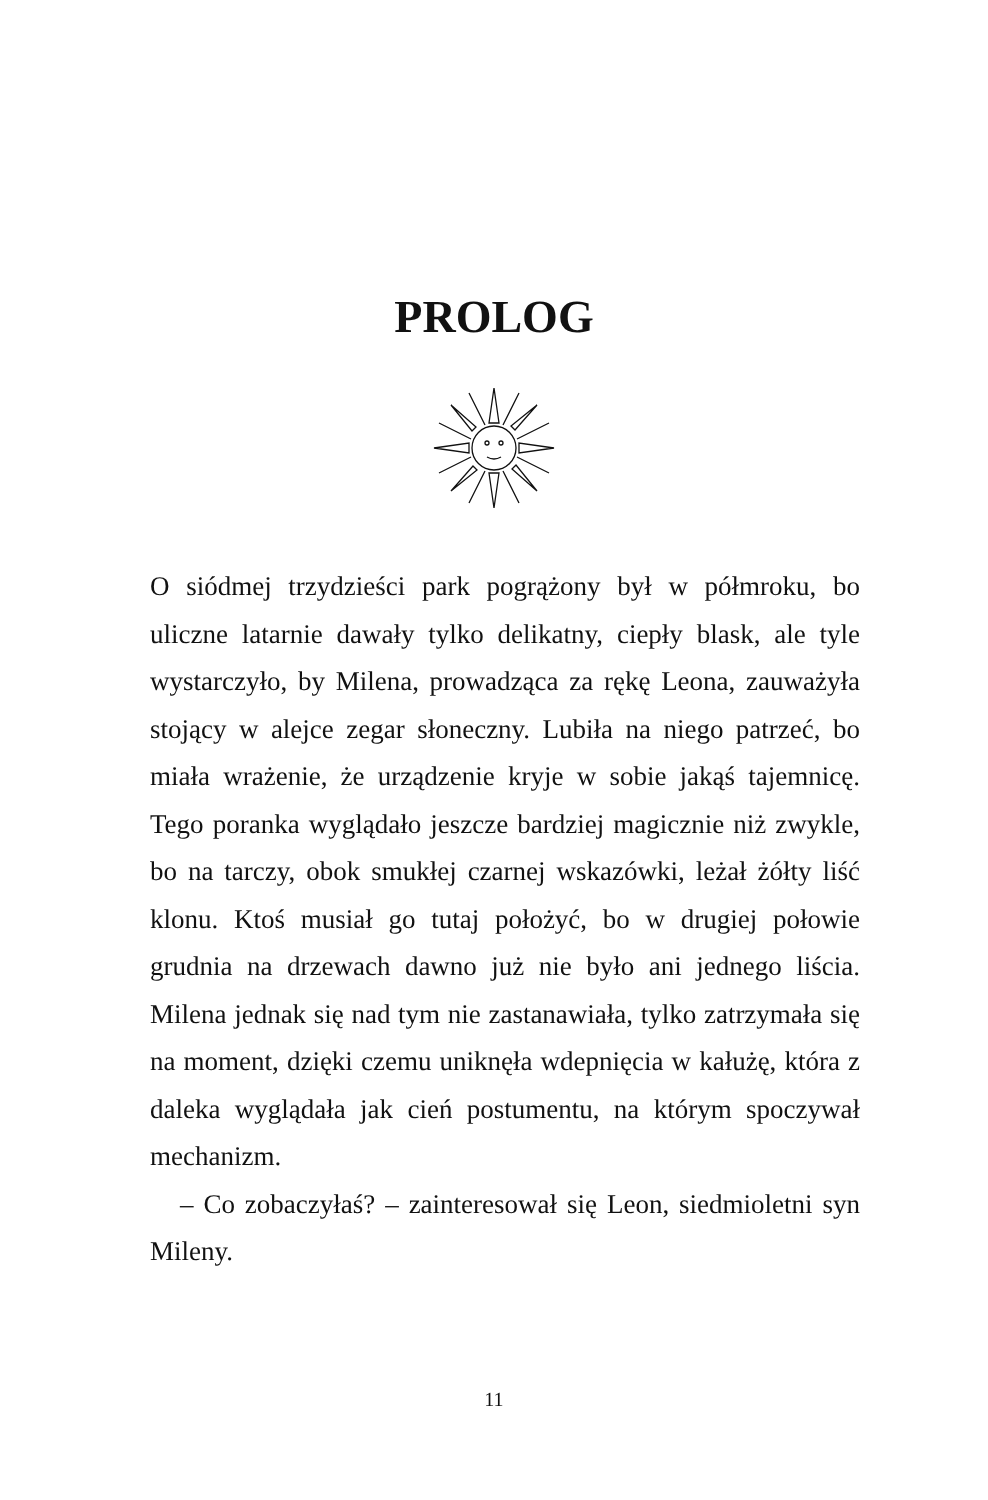PROLOG
O siódmej trzydzieści park pogrążony był w półmroku, bo uliczne latarnie dawały tylko delikatny, ciepły blask, ale tyle wystarczyło, by Milena, prowadząca za rękę Leona, zauważyła stojący w alejce zegar słoneczny. Lubiła na niego patrzeć, bo miała wrażenie, że urządzenie kryje w sobie jakąś tajemnicę. Tego poranka wyglądało jeszcze bardziej magicznie niż zwykle, bo na tarczy, obok smukłej czarnej wskazówki, leżał żółty liść klonu. Ktoś musiał go tutaj położyć, bo w drugiej połowie grudnia na drzewach dawno już nie było ani jednego liścia. Milena jednak się nad tym nie zastanawiała, tylko zatrzymała się na moment, dzięki czemu uniknęła wdepnięcia w kałużę, która z daleka wyglądała jak cień postumentu, na którym spoczywał mechanizm.
– Co zobaczyłaś? – zainteresował się Leon, siedmioletni syn Mileny.
11